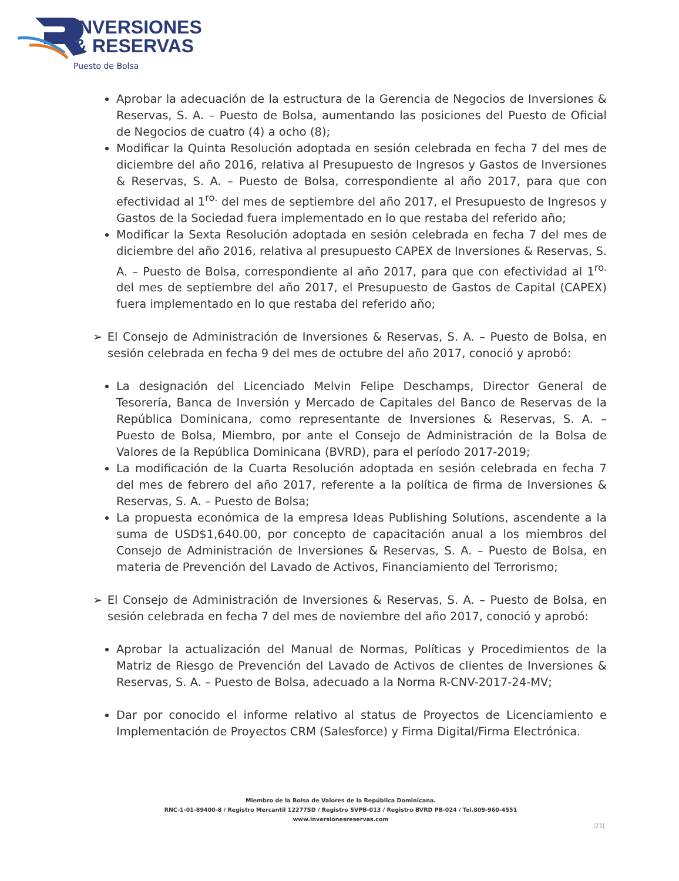INVERSIONES
& RESERVAS
Puesto de Bolsa
Aprobar la adecuación de la estructura de la Gerencia de Negocios de Inversiones & Reservas, S. A. – Puesto de Bolsa, aumentando las posiciones del Puesto de Oficial de Negocios de cuatro (4) a ocho (8);
Modificar la Quinta Resolución adoptada en sesión celebrada en fecha 7 del mes de diciembre del año 2016, relativa al Presupuesto de Ingresos y Gastos de Inversiones & Reservas, S. A. – Puesto de Bolsa, correspondiente al año 2017, para que con efectividad al 1<sup>ro.</sup> del mes de septiembre del año 2017, el Presupuesto de Ingresos y Gastos de la Sociedad fuera implementado en lo que restaba del referido año;
Modificar la Sexta Resolución adoptada en sesión celebrada en fecha 7 del mes de diciembre del año 2016, relativa al presupuesto CAPEX de Inversiones & Reservas, S. A. – Puesto de Bolsa, correspondiente al año 2017, para que con efectividad al 1<sup>ro.</sup> del mes de septiembre del año 2017, el Presupuesto de Gastos de Capital (CAPEX) fuera implementado en lo que restaba del referido año;
➢ El Consejo de Administración de Inversiones & Reservas, S. A. – Puesto de Bolsa, en sesión celebrada en fecha 9 del mes de octubre del año 2017, conoció y aprobó:
La designación del Licenciado Melvin Felipe Deschamps, Director General de Tesorería, Banca de Inversión y Mercado de Capitales del Banco de Reservas de la República Dominicana, como representante de Inversiones & Reservas, S. A. – Puesto de Bolsa, Miembro, por ante el Consejo de Administración de la Bolsa de Valores de la República Dominicana (BVRD), para el período 2017-2019;
La modificación de la Cuarta Resolución adoptada en sesión celebrada en fecha 7 del mes de febrero del año 2017, referente a la política de firma de Inversiones & Reservas, S. A. – Puesto de Bolsa;
La propuesta económica de la empresa Ideas Publishing Solutions, ascendente a la suma de USD$1,640.00, por concepto de capacitación anual a los miembros del Consejo de Administración de Inversiones & Reservas, S. A. – Puesto de Bolsa, en materia de Prevención del Lavado de Activos, Financiamiento del Terrorismo;
➢ El Consejo de Administración de Inversiones & Reservas, S. A. – Puesto de Bolsa, en sesión celebrada en fecha 7 del mes de noviembre del año 2017, conoció y aprobó:
Aprobar la actualización del Manual de Normas, Políticas y Procedimientos de la Matriz de Riesgo de Prevención del Lavado de Activos de clientes de Inversiones & Reservas, S. A. – Puesto de Bolsa, adecuado a la Norma R-CNV-2017-24-MV;
Dar por conocido el informe relativo al status de Proyectos de Licenciamiento e Implementación de Proyectos CRM (Salesforce) y Firma Digital/Firma Electrónica.
Miembro de la Bolsa de Valores de la República Dominicana.
RNC-1-01-89400-8 / Registro Mercantil 12277SD / Registro SVPB-013 / Registro BVRD PB-024 / Tel.809-960-4551
www.inversionesreservas.com
|21|